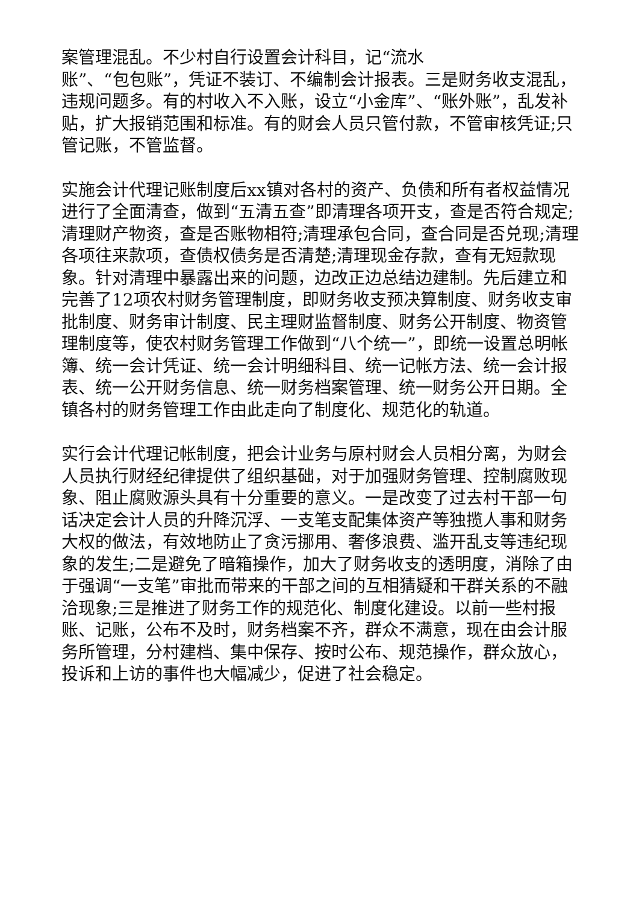案管理混乱。不少村自行设置会计科目，记“流水
账”、“包包账”，凭证不装订、不编制会计报表。三是财务收支混乱，违规问题多。有的村收入不入账，设立“小金库”、“账外账”，乱发补贴，扩大报销范围和标准。有的财会人员只管付款，不管审核凭证;只管记账，不管监督。
实施会计代理记账制度后xx镇对各村的资产、负债和所有者权益情况进行了全面清查，做到“五清五查”即清理各项开支，查是否符合规定;清理财产物资，查是否账物相符;清理承包合同，查合同是否兑现;清理各项往来款项，查债权债务是否清楚;清理现金存款，查有无短款现象。针对清理中暴露出来的问题，边改正边总结边建制。先后建立和完善了12项农村财务管理制度，即财务收支预决算制度、财务收支审批制度、财务审计制度、民主理财监督制度、财务公开制度、物资管理制度等，使农村财务管理工作做到“八个统一”，即统一设置总明帐簿、统一会计凭证、统一会计明细科目、统一记帐方法、统一会计报表、统一公开财务信息、统一财务档案管理、统一财务公开日期。全镇各村的财务管理工作由此走向了制度化、规范化的轨道。
实行会计代理记帐制度，把会计业务与原村财会人员相分离，为财会人员执行财经纪律提供了组织基础，对于加强财务管理、控制腐败现象、阻止腐败源头具有十分重要的意义。一是改变了过去村干部一句话决定会计人员的升降沉浮、一支笔支配集体资产等独揽人事和财务大权的做法，有效地防止了贪污挪用、奢侈浪费、滥开乱支等违纪现象的发生;二是避免了暗箱操作，加大了财务收支的透明度，消除了由于强调“一支笔”审批而带来的干部之间的互相猜疑和干群关系的不融洽现象;三是推进了财务工作的规范化、制度化建设。以前一些村报账、记账，公布不及时，财务档案不齐，群众不满意，现在由会计服务所管理，分村建档、集中保存、按时公布、规范操作，群众放心，投诉和上访的事件也大幅减少，促进了社会稳定。